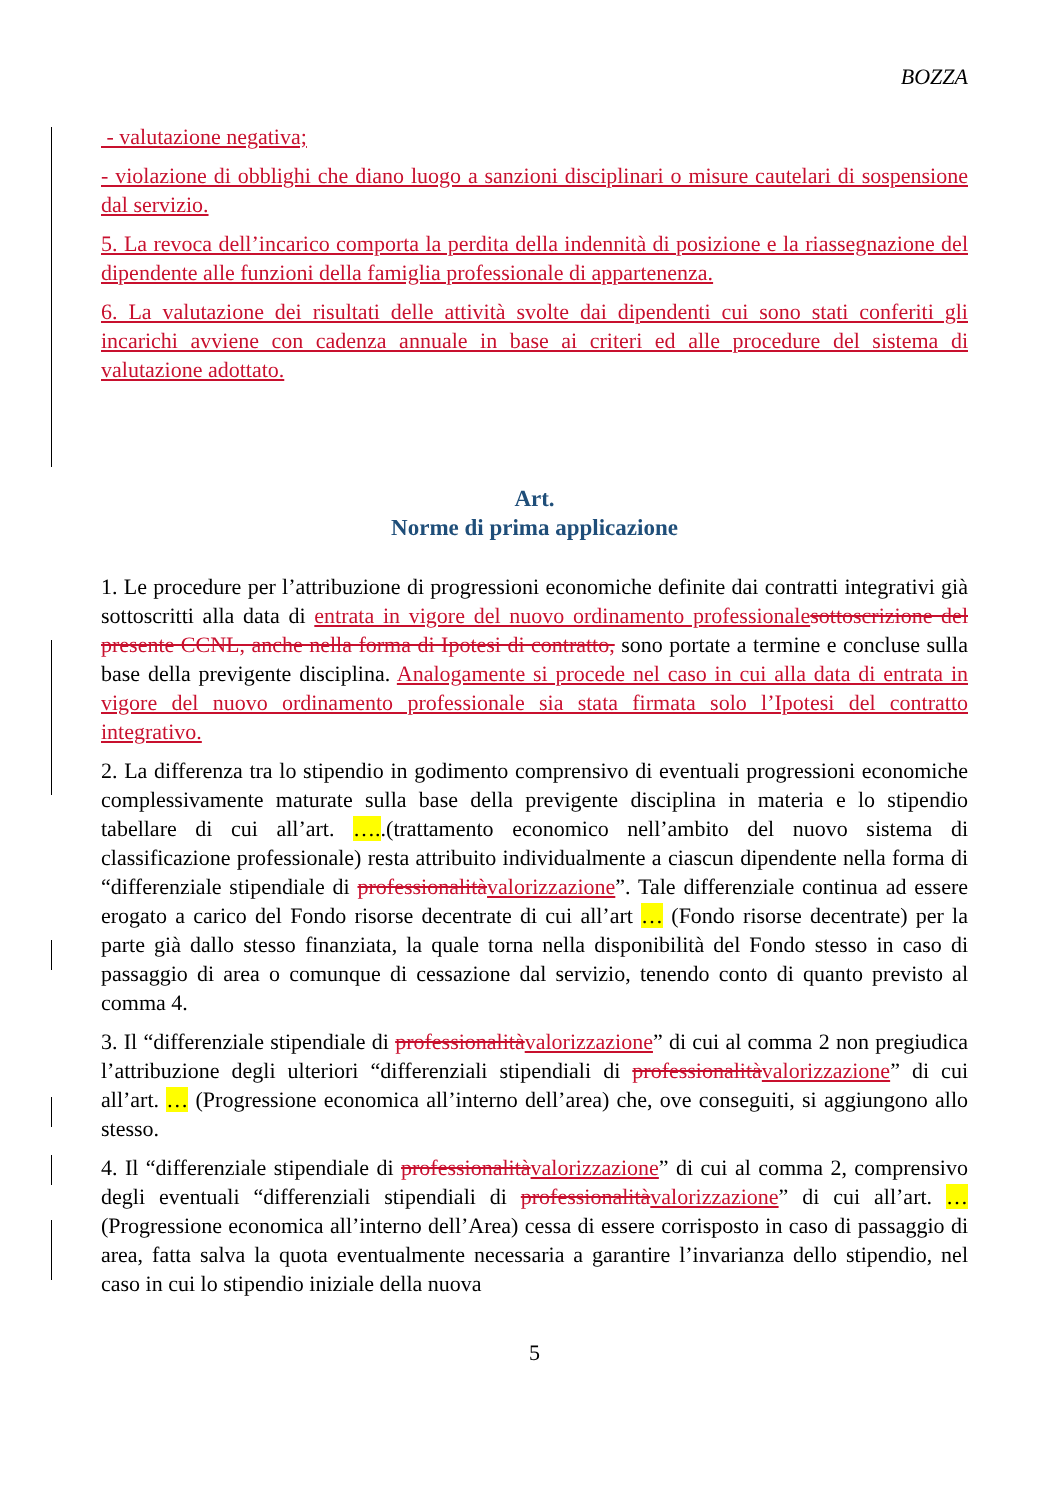BOZZA
- valutazione negativa;
- violazione di obblighi che diano luogo a sanzioni disciplinari o misure cautelari di sospensione dal servizio.
5. La revoca dell’incarico comporta la perdita della indennità di posizione e la riassegnazione del dipendente alle funzioni della famiglia professionale di appartenenza.
6. La valutazione dei risultati delle attività svolte dai dipendenti cui sono stati conferiti gli incarichi avviene con cadenza annuale in base ai criteri ed alle procedure del sistema di valutazione adottato.
Art.
Norme di prima applicazione
1. Le procedure per l’attribuzione di progressioni economiche definite dai contratti integrativi già sottoscritti alla data di entrata in vigore del nuovo ordinamento professionale sottoscrizione del presente CCNL, anche nella forma di Ipotesi di contratto, sono portate a termine e concluse sulla base della previgente disciplina. Analogamente si procede nel caso in cui alla data di entrata in vigore del nuovo ordinamento professionale sia stata firmata solo l’Ipotesi del contratto integrativo.
2. La differenza tra lo stipendio in godimento comprensivo di eventuali progressioni economiche complessivamente maturate sulla base della previgente disciplina in materia e lo stipendio tabellare di cui all’art. …..(trattamento economico nell’ambito del nuovo sistema di classificazione professionale) resta attribuito individualmente a ciascun dipendente nella forma di “differenziale stipendiale di professionalità valorizzazione”. Tale differenziale continua ad essere erogato a carico del Fondo risorse decentrate di cui all’art … (Fondo risorse decentrate) per la parte già dallo stesso finanziata, la quale torna nella disponibilità del Fondo stesso in caso di passaggio di area o comunque di cessazione dal servizio, tenendo conto di quanto previsto al comma 4.
3. Il “differenziale stipendiale di professionalità valorizzazione” di cui al comma 2 non pregiudica l’attribuzione degli ulteriori “differenziali stipendiali di professionalità valorizzazione” di cui all’art. … (Progressione economica all’interno dell’area) che, ove conseguiti, si aggiungono allo stesso.
4. Il “differenziale stipendiale di professionalità valorizzazione” di cui al comma 2, comprensivo degli eventuali “differenziali stipendiali di professionalità valorizzazione” di cui all’art. … (Progressione economica all’interno dell’Area) cessa di essere corrisposto in caso di passaggio di area, fatta salva la quota eventualmente necessaria a garantire l’invarianza dello stipendio, nel caso in cui lo stipendio iniziale della nuova
5